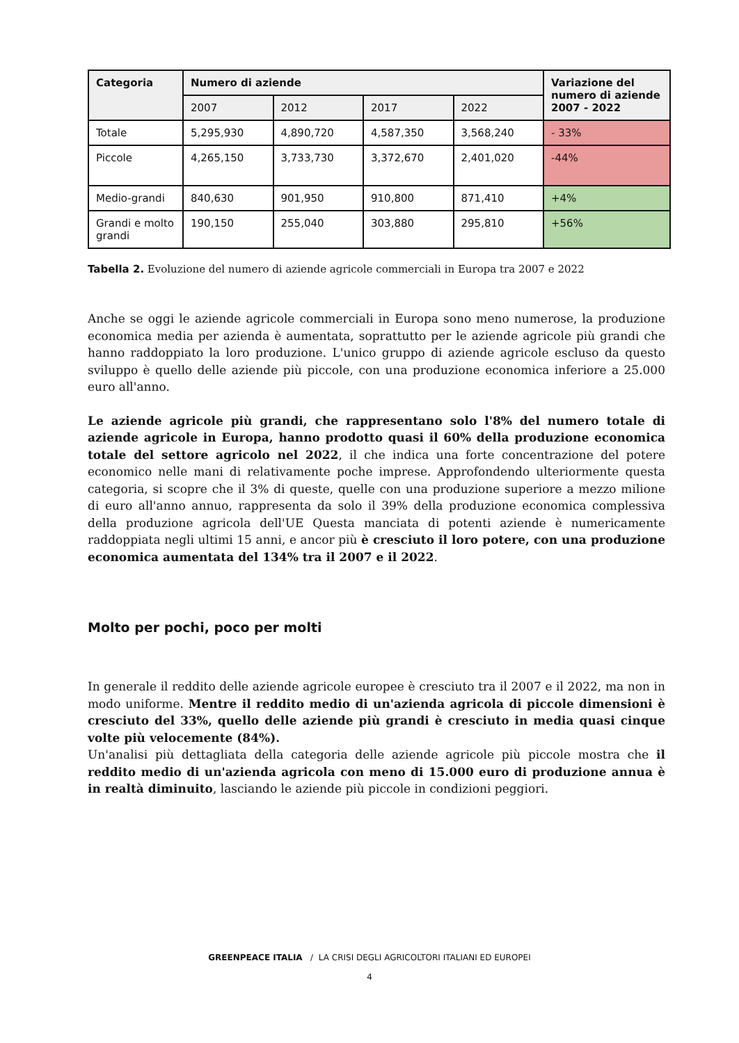| Categoria | Numero di aziende | | | | Variazione del numero di aziende 2007 - 2022 |
| --- | --- | --- | --- | --- | --- |
| | 2007 | 2012 | 2017 | 2022 | |
| Totale | 5,295,930 | 4,890,720 | 4,587,350 | 3,568,240 | - 33% |
| Piccole | 4,265,150 | 3,733,730 | 3,372,670 | 2,401,020 | -44% |
| Medio-grandi | 840,630 | 901,950 | 910,800 | 871,410 | +4% |
| Grandi e molto grandi | 190,150 | 255,040 | 303,880 | 295,810 | +56% |
Tabella 2. Evoluzione del numero di aziende agricole commerciali in Europa tra 2007 e 2022
Anche se oggi le aziende agricole commerciali in Europa sono meno numerose, la produzione economica media per azienda è aumentata, soprattutto per le aziende agricole più grandi che hanno raddoppiato la loro produzione. L'unico gruppo di aziende agricole escluso da questo sviluppo è quello delle aziende più piccole, con una produzione economica inferiore a 25.000 euro all'anno.
Le aziende agricole più grandi, che rappresentano solo l'8% del numero totale di aziende agricole in Europa, hanno prodotto quasi il 60% della produzione economica totale del settore agricolo nel 2022, il che indica una forte concentrazione del potere economico nelle mani di relativamente poche imprese. Approfondendo ulteriormente questa categoria, si scopre che il 3% di queste, quelle con una produzione superiore a mezzo milione di euro all'anno annuo, rappresenta da solo il 39% della produzione economica complessiva della produzione agricola dell'UE Questa manciata di potenti aziende è numericamente raddoppiata negli ultimi 15 anni, e ancor più è cresciuto il loro potere, con una produzione economica aumentata del 134% tra il 2007 e il 2022.
Molto per pochi, poco per molti
In generale il reddito delle aziende agricole europee è cresciuto tra il 2007 e il 2022, ma non in modo uniforme. Mentre il reddito medio di un'azienda agricola di piccole dimensioni è cresciuto del 33%, quello delle aziende più grandi è cresciuto in media quasi cinque volte più velocemente (84%).
Un'analisi più dettagliata della categoria delle aziende agricole più piccole mostra che il reddito medio di un'azienda agricola con meno di 15.000 euro di produzione annua è in realtà diminuito, lasciando le aziende più piccole in condizioni peggiori.
GREENPEACE ITALIA / LA CRISI DEGLI AGRICOLTORI ITALIANI ED EUROPEI
4